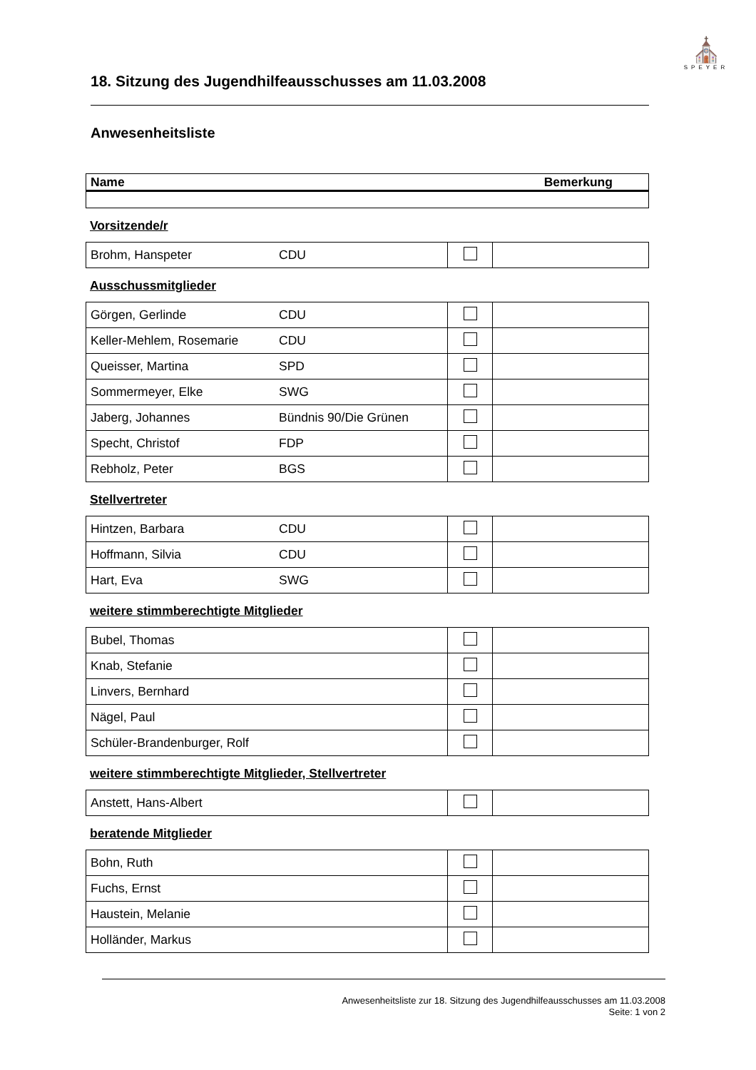⛪
SPEYER
18. Sitzung des Jugendhilfeausschusses am 11.03.2008
Anwesenheitsliste
| Name | Bemerkung |
| --- | --- |
Vorsitzende/r
| Brohm, Hanspeter | CDU | | |
Ausschussmitglieder
| Görgen, Gerlinde | CDU | | |
| Keller-Mehlem, Rosemarie | CDU | | |
| Queisser, Martina | SPD | | |
| Sommermeyer, Elke | SWG | | |
| Jaberg, Johannes | Bündnis 90/Die Grünen | | |
| Specht, Christof | FDP | | |
| Rebholz, Peter | BGS | | |
Stellvertreter
| Hintzen, Barbara | CDU | | |
| Hoffmann, Silvia | CDU | | |
| Hart, Eva | SWG | | |
weitere stimmberechtigte Mitglieder
| Bubel, Thomas | | | |
| Knab, Stefanie | | | |
| Linvers, Bernhard | | | |
| Nägel, Paul | | | |
| Schüler-Brandenburger, Rolf | | | |
weitere stimmberechtigte Mitglieder, Stellvertreter
| Anstett, Hans-Albert | | | |
beratende Mitglieder
| Bohn, Ruth | | | |
| Fuchs, Ernst | | | |
| Haustein, Melanie | | | |
| Holländer, Markus | | | |
Anwesenheitsliste zur 18. Sitzung des Jugendhilfeausschusses am 11.03.2008
Seite: 1 von 2